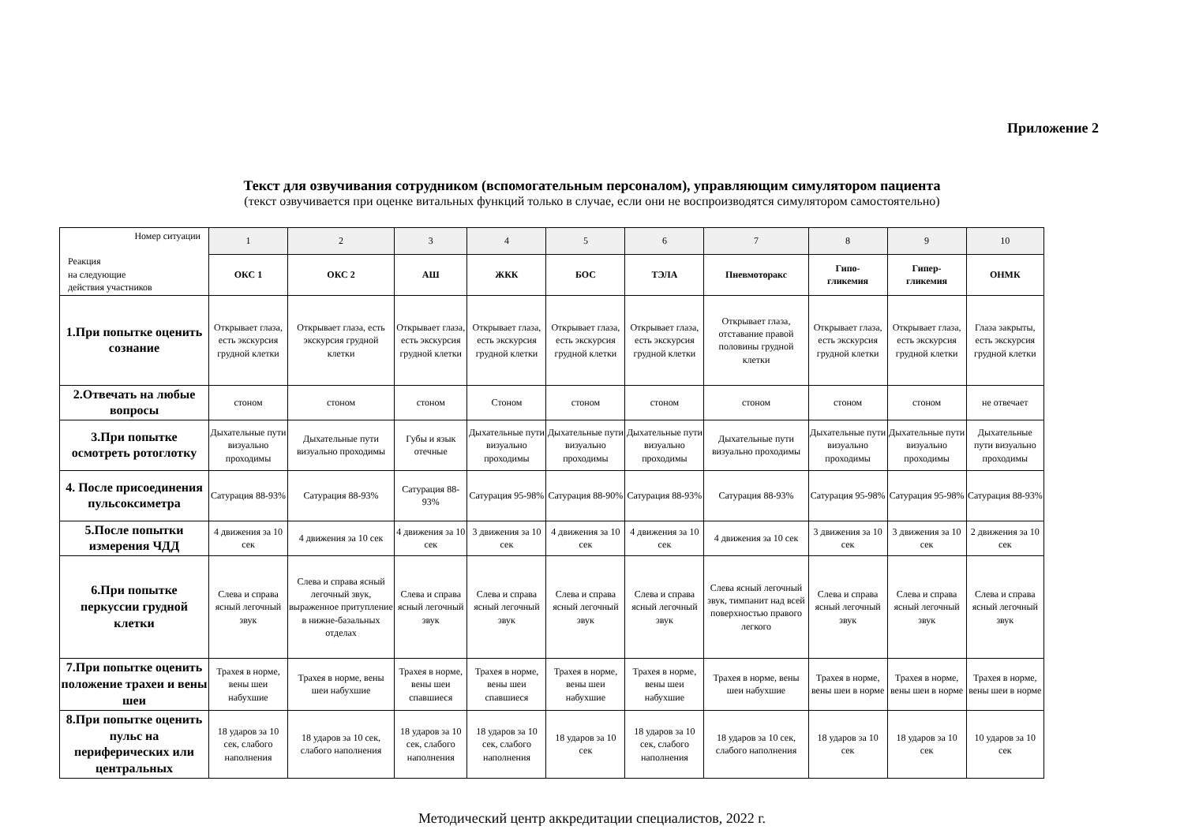Приложение 2
Текст для озвучивания сотрудником (вспомогательным персоналом), управляющим симулятором пациента
(текст озвучивается при оценке витальных функций только в случае, если они не воспроизводятся симулятором самостоятельно)
| Номер ситуации Реакция на следующие действия участников | 1 | 2 | 3 | 4 | 5 | 6 | 7 | 8 | 9 | 10 |
| | ОКС 1 | ОКС 2 | АШ | ЖКК | БОС | ТЭЛА | Пневмоторакс | Гипо- гликемия | Гипер- гликемия | ОНМК |
| 1.При попытке оценить сознание | Открывает глаза, есть экскурсия грудной клетки | Открывает глаза, есть экскурсия грудной клетки | Открывает глаза, есть экскурсия грудной клетки | Открывает глаза, есть экскурсия грудной клетки | Открывает глаза, есть экскурсия грудной клетки | Открывает глаза, есть экскурсия грудной клетки | Открывает глаза, отставание правой половины грудной клетки | Открывает глаза, есть экскурсия грудной клетки | Открывает глаза, есть экскурсия грудной клетки | Глаза закрыты, есть экскурсия грудной клетки |
| 2.Отвечать на любые вопросы | стоном | стоном | стоном | Стоном | стоном | стоном | стоном | стоном | стоном | не отвечает |
| 3.При попытке осмотреть ротоглотку | Дыхательные пути визуально проходимы | Дыхательные пути визуально проходимы | Губы и язык отечные | Дыхательные пути визуально проходимы | Дыхательные пути визуально проходимы | Дыхательные пути визуально проходимы | Дыхательные пути визуально проходимы | Дыхательные пути визуально проходимы | Дыхательные пути визуально проходимы | Дыхательные пути визуально проходимы |
| 4. После присоединения пульсоксиметра | Сатурация 88-93% | Сатурация 88-93% | Сатурация 88-93% | Сатурация 95-98% | Сатурация 88-90% | Сатурация 88-93% | Сатурация 88-93% | Сатурация 95-98% | Сатурация 95-98% | Сатурация 88-93% |
| 5.После попытки измерения ЧДД | 4 движения за 10 сек | 4 движения за 10 сек | 4 движения за 10 сек | 3 движения за 10 сек | 4 движения за 10 сек | 4 движения за 10 сек | 4 движения за 10 сек | 3 движения за 10 сек | 3 движения за 10 сек | 2 движения за 10 сек |
| 6.При попытке перкуссии грудной клетки | Слева и справа ясный легочный звук | Слева и справа ясный легочный звук, выраженное притупление в нижне-базальных отделах | Слева и справа ясный легочный звук | Слева и справа ясный легочный звук | Слева и справа ясный легочный звук | Слева и справа ясный легочный звук | Слева ясный легочный звук, тимпанит над всей поверхностью правого легкого | Слева и справа ясный легочный звук | Слева и справа ясный легочный звук | Слева и справа ясный легочный звук |
| 7.При попытке оценить положение трахеи и вены шеи | Трахея в норме, вены шеи набухшие | Трахея в норме, вены шеи набухшие | Трахея в норме, вены шеи спавшиеся | Трахея в норме, вены шеи спавшиеся | Трахея в норме, вены шеи набухшие | Трахея в норме, вены шеи набухшие | Трахея в норме, вены шеи набухшие | Трахея в норме, вены шеи в норме | Трахея в норме, вены шеи в норме | Трахея в норме, вены шеи в норме |
| 8.При попытке оценить пульс на периферических или центральных | 18 ударов за 10 сек, слабого наполнения | 18 ударов за 10 сек, слабого наполнения | 18 ударов за 10 сек, слабого наполнения | 18 ударов за 10 сек, слабого наполнения | 18 ударов за 10 сек | 18 ударов за 10 сек, слабого наполнения | 18 ударов за 10 сек, слабого наполнения | 18 ударов за 10 сек | 18 ударов за 10 сек | 10 ударов за 10 сек |
Методический центр аккредитации специалистов, 2022 г.